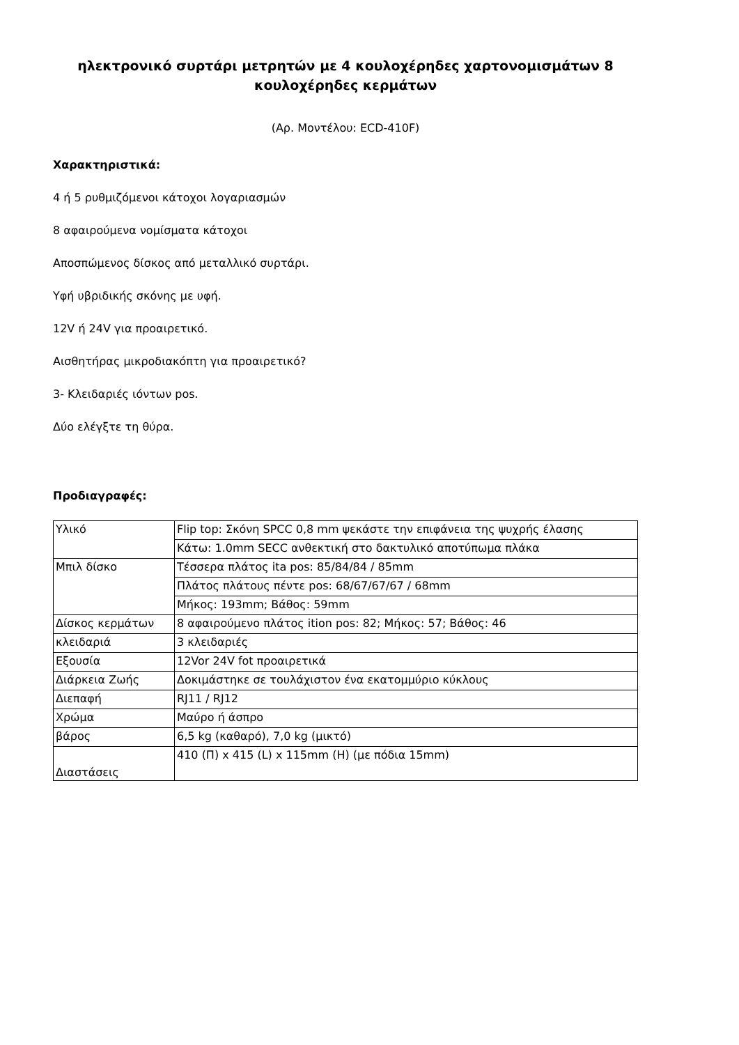ηλεκτρονικό συρτάρι μετρητών με 4 κουλοχέρηδες χαρτονομισμάτων 8 κουλοχέρηδες κερμάτων
(Αρ. Μοντέλου: ECD-410F)
Χαρακτηριστικά:
4 ή 5 ρυθμιζόμενοι κάτοχοι λογαριασμών
8 αφαιρούμενα νομίσματα κάτοχοι
Αποσπώμενος δίσκος από μεταλλικό συρτάρι.
Υφή υβριδικής σκόνης με υφή.
12V ή 24V για προαιρετικό.
Αισθητήρας μικροδιακόπτη για προαιρετικό?
3- Κλειδαριές ιόντων pos.
Δύο ελέγξτε τη θύρα.
Προδιαγραφές:
| Υλικό | Flip top: Σκόνη SPCC 0,8 mm ψεκάστε την επιφάνεια της ψυχρής έλασης |
| | Κάτω: 1.0mm SECC ανθεκτική στο δακτυλικό αποτύπωμα πλάκα |
| Μπιλ δίσκο | Τέσσερα πλάτος ita pos: 85/84/84 / 85mm |
| | Πλάτος πλάτους πέντε pos: 68/67/67/67 / 68mm |
| | Μήκος: 193mm; Βάθος: 59mm |
| Δίσκος κερμάτων | 8 αφαιρούμενο πλάτος ition pos: 82; Μήκος: 57; Βάθος: 46 |
| κλειδαριά | 3 κλειδαριές |
| Εξουσία | 12Vor 24V fot προαιρετικά |
| Διάρκεια Ζωής | Δοκιμάστηκε σε τουλάχιστον ένα εκατομμύριο κύκλους |
| Διεπαφή | RJ11 / RJ12 |
| Χρώμα | Μαύρο ή άσπρο |
| βάρος | 6,5 kg (καθαρό), 7,0 kg (μικτό) |
| Διαστάσεις | 410 (Π) x 415 (L) x 115mm (H) (με πόδια 15mm) |